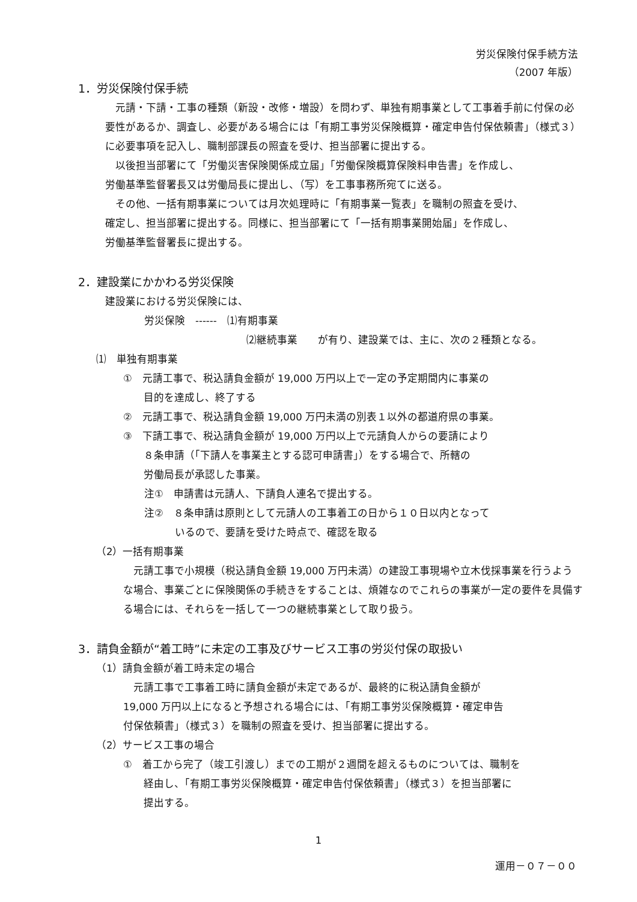労災保険付保手続方法
（2007 年版）
1．労災保険付保手続
　元請・下請・工事の種類（新設・改修・増設）を問わず、単独有期事業として工事着手前に付保の必要性があるか、調査し、必要がある場合には「有期工事労災保険概算・確定申告付保依頼書」（様式３）に必要事項を記入し、職制部課長の照査を受け、担当部署に提出する。
　以後担当部署にて「労働災害保険関係成立届」「労働保険概算保険料申告書」を作成し、
労働基準監督署長又は労働局長に提出し、（写）を工事事務所宛てに送る。
　その他、一括有期事業については月次処理時に「有期事業一覧表」を職制の照査を受け、
確定し、担当部署に提出する。同様に、担当部署にて「一括有期事業開始届」を作成し、
労働基準監督署長に提出する。
2．建設業にかかわる労災保険
建設業における労災保険には、
労災保険　------　⑴有期事業
⑵継続事業　　が有り、建設業では、主に、次の２種類となる。
⑴　単独有期事業
①　元請工事で、税込請負金額が 19,000 万円以上で一定の予定期間内に事業の
　　目的を達成し、終了する
②　元請工事で、税込請負金額 19,000 万円未満の別表１以外の都道府県の事業。
③　下請工事で、税込請負金額が 19,000 万円以上で元請負人からの要請により
　　８条申請（「下請人を事業主とする認可申請書」）をする場合で、所轄の
　　労働局長が承認した事業。
注①　申請書は元請人、下請負人連名で提出する。
注②　８条申請は原則として元請人の工事着工の日から１０日以内となって
　　　いるので、要請を受けた時点で、確認を取る
（2）一括有期事業
　元請工事で小規模（税込請負金額 19,000 万円未満）の建設工事現場や立木伐採事業を行うような場合、事業ごとに保険関係の手続きをすることは、煩雑なのでこれらの事業が一定の要件を具備する場合には、それらを一括して一つの継続事業として取り扱う。
3．請負金額が“着工時”に未定の工事及びサービス工事の労災付保の取扱い
（1）請負金額が着工時未定の場合
　元請工事で工事着工時に請負金額が未定であるが、最終的に税込請負金額が
19,000 万円以上になると予想される場合には、「有期工事労災保険概算・確定申告
付保依頼書」（様式３）を職制の照査を受け、担当部署に提出する。
（2）サービス工事の場合
①　着工から完了（竣工引渡し）までの工期が２週間を超えるものについては、職制を
　　経由し、「有期工事労災保険概算・確定申告付保依頼書」（様式３）を担当部署に
　　提出する。
1
運用－０７－００